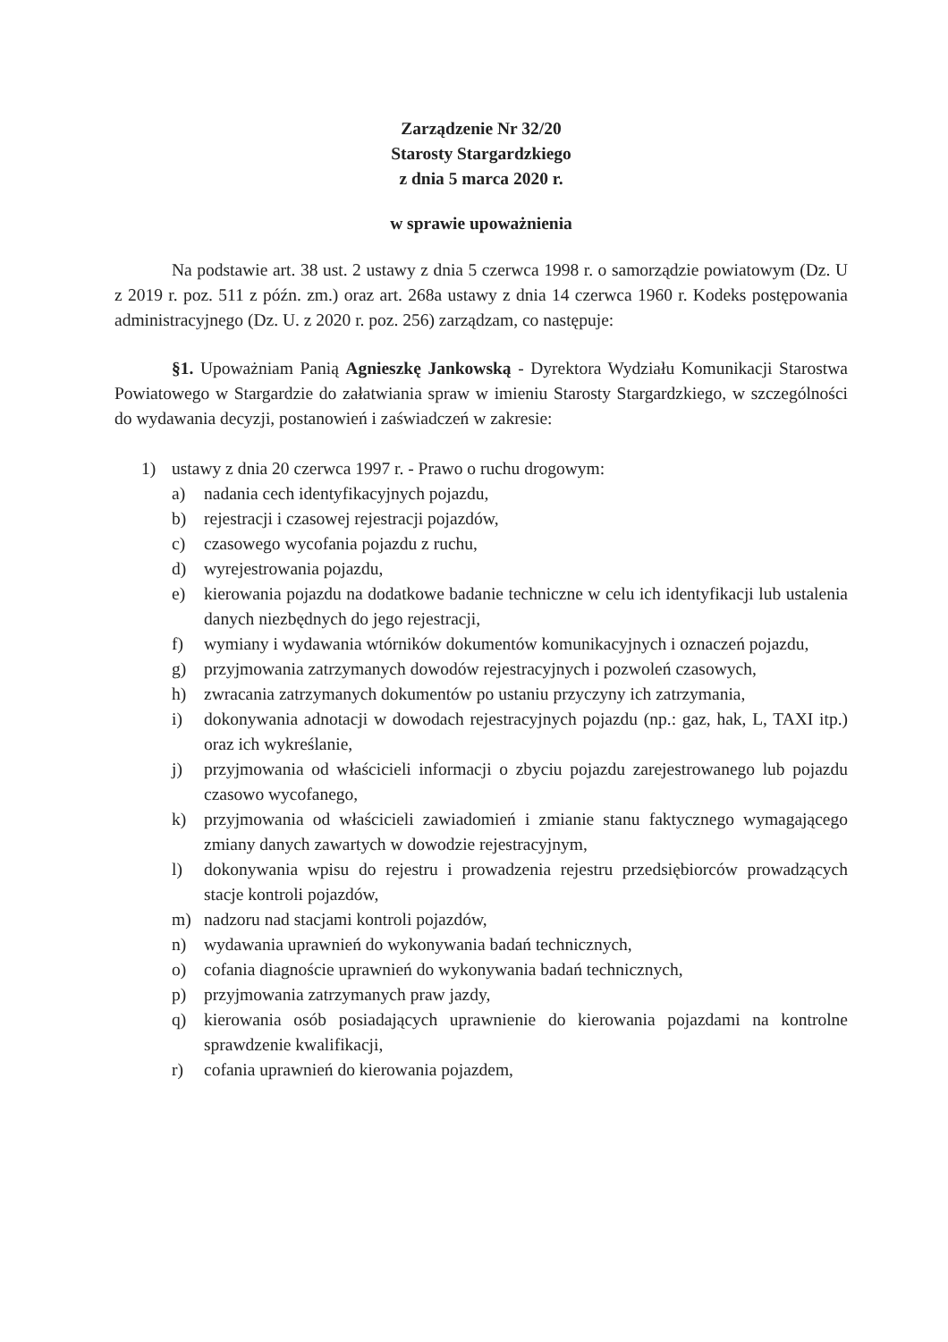Zarządzenie Nr 32/20
Starosty Stargardzkiego
z dnia 5 marca 2020 r.
w sprawie upoważnienia
Na podstawie art. 38 ust. 2 ustawy z dnia 5 czerwca 1998 r. o samorządzie powiatowym (Dz. U z 2019 r. poz. 511 z późn. zm.) oraz art. 268a ustawy z dnia 14 czerwca 1960 r. Kodeks postępowania administracyjnego (Dz. U. z 2020 r. poz. 256) zarządzam, co następuje:
§1. Upoważniam Panią Agnieszkę Jankowską - Dyrektora Wydziału Komunikacji Starostwa Powiatowego w Stargardzie do załatwiania spraw w imieniu Starosty Stargardzkiego, w szczególności do wydawania decyzji, postanowień i zaświadczeń w zakresie:
1) ustawy z dnia 20 czerwca 1997 r. - Prawo o ruchu drogowym:
a) nadania cech identyfikacyjnych pojazdu,
b) rejestracji i czasowej rejestracji pojazdów,
c) czasowego wycofania pojazdu z ruchu,
d) wyrejestrowania pojazdu,
e) kierowania pojazdu na dodatkowe badanie techniczne w celu ich identyfikacji lub ustalenia danych niezbędnych do jego rejestracji,
f) wymiany i wydawania wtórników dokumentów komunikacyjnych i oznaczeń pojazdu,
g) przyjmowania zatrzymanych dowodów rejestracyjnych i pozwoleń czasowych,
h) zwracania zatrzymanych dokumentów po ustaniu przyczyny ich zatrzymania,
i) dokonywania adnotacji w dowodach rejestracyjnych pojazdu (np.: gaz, hak, L, TAXI itp.) oraz ich wykreślanie,
j) przyjmowania od właścicieli informacji o zbyciu pojazdu zarejestrowanego lub pojazdu czasowo wycofanego,
k) przyjmowania od właścicieli zawiadomień i zmianie stanu faktycznego wymagającego zmiany danych zawartych w dowodzie rejestracyjnym,
l) dokonywania wpisu do rejestru i prowadzenia rejestru przedsiębiorców prowadzących stacje kontroli pojazdów,
m) nadzoru nad stacjami kontroli pojazdów,
n) wydawania uprawnień do wykonywania badań technicznych,
o) cofania diagnoście uprawnień do wykonywania badań technicznych,
p) przyjmowania zatrzymanych praw jazdy,
q) kierowania osób posiadających uprawnienie do kierowania pojazdami na kontrolne sprawdzenie kwalifikacji,
r) cofania uprawnień do kierowania pojazdem,